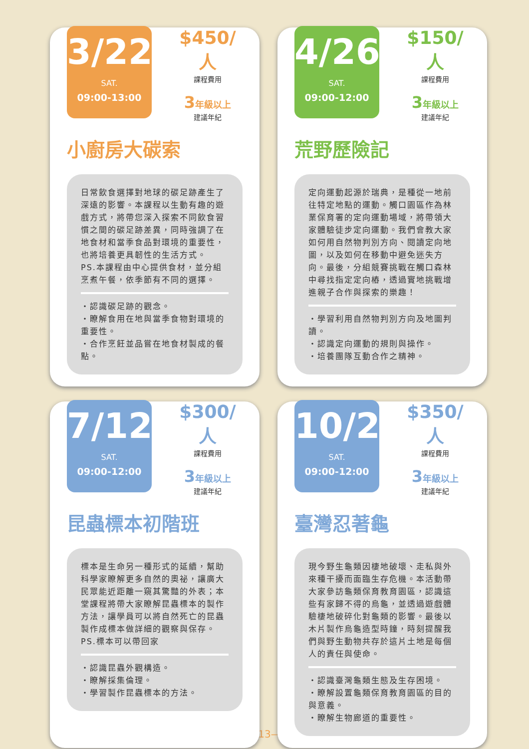3/22
SAT.
09:00-13:00
$450/人
課程費用
3年級以上
建議年紀
小廚房大碳索
日常飲食選擇對地球的碳足跡產生了深遠的影響。本課程以生動有趣的遊戲方式，將帶您深入探索不同飲食習慣之間的碳足跡差異，同時強調了在地食材和當季食品對環境的重要性，也將培養更具韌性的生活方式。
PS.本課程由中心提供食材，並分組烹煮午餐，依季節有不同的選擇。
・認識碳足跡的觀念。
・瞭解食用在地與當季食物對環境的重要性。
・合作烹飪並品嘗在地食材製成的餐點。
4/26
SAT.
09:00-12:00
$150/人
課程費用
3年級以上
建議年紀
荒野歷險記
定向運動起源於瑞典，是種從一地前往特定地點的運動。觸口園區作為林業保育署的定向運動場域，將帶領大家體驗徒步定向運動。我們會教大家如何用自然物判別方向、閱讀定向地圖，以及如何在移動中避免迷失方向。最後，分組競賽挑戰在觸口森林中尋找指定定向樁，透過實地挑戰增進親子合作與探索的樂趣！
・學習利用自然物判別方向及地圖判讀。
・認識定向運動的規則與操作。
・培養團隊互動合作之精神。
7/12
SAT.
09:00-12:00
$300/人
課程費用
3年級以上
建議年紀
昆蟲標本初階班
標本是生命另一種形式的延續，幫助科學家瞭解更多自然的奧祕，讓廣大民眾能近距離一窺其驚豔的外表；本堂課程將帶大家瞭解昆蟲標本的製作方法，讓學員可以將自然死亡的昆蟲製作成標本做詳細的觀察與保存。
PS.標本可以帶回家
・認識昆蟲外觀構造。
・瞭解採集倫理。
・學習製作昆蟲標本的方法。
10/25
SAT.
09:00-12:00
$350/人
課程費用
3年級以上
建議年紀
臺灣忍著龜
現今野生龜類因棲地破壞、走私與外來種干擾而面臨生存危機。本活動帶大家參訪龜類保育教育園區，認識這些有家歸不得的烏龜，並透過遊戲體驗棲地破碎化對龜類的影響。最後以木片製作烏龜造型時鐘，時刻提醒我們與野生動物共存於這片土地是每個人的責任與使命。
・認識臺灣龜類生態及生存困境。
・瞭解設置龜類保育教育園區的目的與意義。
・瞭解生物廊道的重要性。
—13—